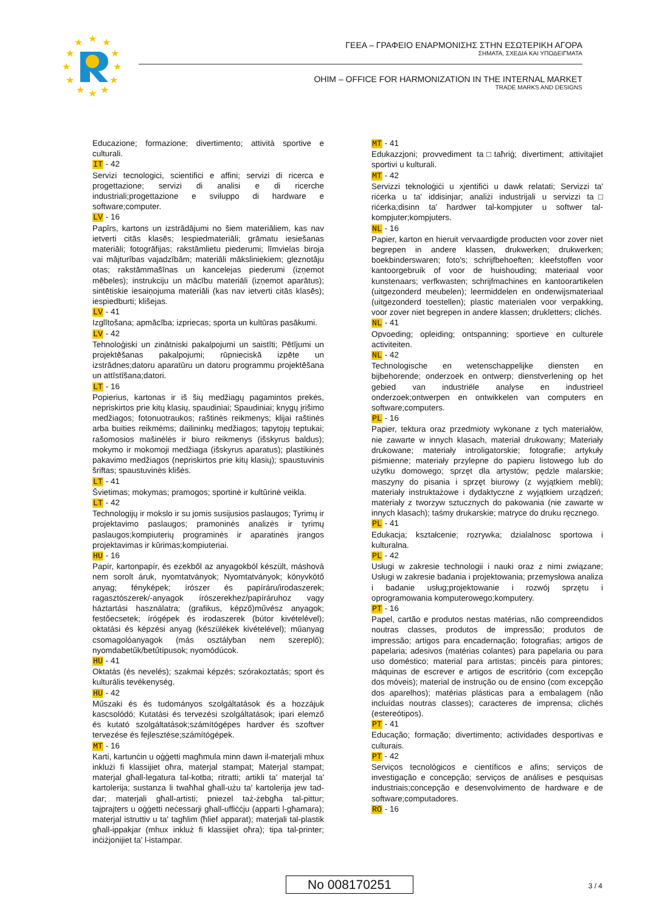★
★
★
★
★
★
★
★
★
★
★
★
ΓΕΕΑ – ΓΡΑΦΕΙΟ ΕΝΑΡΜΟΝΙΣΗΣ ΣΤΗΝ ΕΣΩΤΕΡΙΚΗ ΑΓΟΡΑ
ΣΗΜΑΤΑ, ΣΧΕΔΙΑ ΚΑΙ ΥΠΟΔΕΙΓΜΑΤΑ
OHIM – OFFICE FOR HARMONIZATION IN THE INTERNAL MARKET
TRADE MARKS AND DESIGNS
Educazione; formazione; divertimento; attività sportive e culturali.
IT - 42
Servizi tecnologici, scientifici e affini; servizi di ricerca e progettazione; servizi di analisi e di ricerche industriali;progettazione e sviluppo di hardware e software;computer.
LV - 16
Papīrs, kartons un izstrādājumi no šiem materiāliem, kas nav ietverti citās klasēs; Iespiedmateriāli; grāmatu iesiešanas materiāli; fotogrāfijas; rakstāmlietu piederumi; līmvielas biroja vai mājturības vajadzībām; materiāli māksliniekiem; gleznotāju otas; rakstāmmašīnas un kancelejas piederumi (izņemot mēbeles); instrukciju un mācību materiāli (izņemot aparātus); sintētiskie iesaiņojuma materiāli (kas nav ietverti citās klasēs); iespiedburti; klišejas.
LV - 41
Izglītošana; apmācība; izpriecas; sporta un kultūras pasākumi.
LV - 42
Tehnoloģiski un zinātniski pakalpojumi un saistīti; Pētījumi un projektēšanas pakalpojumi; rūpnieciskā izpēte un izstrādnes;datoru aparatūru un datoru programmu projektēšana un attīstīšana;datori.
LT - 16
Popierius, kartonas ir iš šių medžiagų pagamintos prekės, nepriskirtos prie kitų klasių, spaudiniai; Spaudiniai; knygų įrišimo medžiagos; fotonuotraukos; raštinės reikmenys; klijai raštinės arba buities reikmėms; dailininkų medžiagos; tapytojų teptukai; rašomosios mašinėlės ir biuro reikmenys (išskyrus baldus); mokymo ir mokomoji medžiaga (išskyrus aparatus); plastikinės pakavimo medžiagos (nepriskirtos prie kitų klasių); spaustuvinis šriftas; spaustuvinės klišės.
LT - 41
Švietimas; mokymas; pramogos; sportinė ir kultūrinė veikla.
LT - 42
Technologijų ir mokslo ir su jomis susijusios paslaugos; Tyrimų ir projektavimo paslaugos; pramoninės analizės ir tyrimų paslaugos;kompiuterių programinės ir aparatinės įrangos projektavimas ir kūrimas;kompiuteriai.
HU - 16
Papír, kartonpapír, és ezekből az anyagokból készült, máshová nem sorolt áruk, nyomtatványok; Nyomtatványok; könyvkötő anyag; fényképek; írószer és papíráru/irodaszerek; ragasztószerek/-anyagok írószerekhez/papíráruhoz vagy háztartási használatra; (grafikus, képző)művész anyagok; festőecsetek; írógépek és irodaszerek (bútor kivételével); oktatási és képzési anyag (készülékek kivételével); műanyag csomagolóanyagok (más osztályban nem szereplő); nyomdabetűk/betűtípusok; nyomódúcok.
HU - 41
Oktatás (és nevelés); szakmai képzés; szórakoztatás; sport és kulturális tevékenység.
HU - 42
Műszaki és és tudományos szolgáltatások és a hozzájuk kascsolódó; Kutatási és tervezési szolgáltatások; ipari elemző és kutató szolgáltatások;számítógépes hardver és szoftver tervezése és fejlesztése;számítógépek.
MT - 16
Karti, kartunċin u oġġetti magħmula minn dawn il-materjali mhux inklużi fi klassijiet oħra, materjal stampat; Materjal stampat; materjal għall-legatura tal-kotba; ritratti; artikli ta' materjal ta' kartolerija; sustanza li twaħħal għall-użu ta' kartolerija jew tad-dar; materjali għall-artisti; pniezel taż-żebgħa tal-pittur; tajprajters u oġġetti neċessarji għall-uffiċċju (apparti l-għamara); materjal istruttiv u ta' tagħlim (ħlief apparat); materjali tal-plastik għall-ippakjar (mhux inkluż fi klassijiet oħra); tipa tal-printer; inċiżjonijiet ta' l-istampar.
MT - 41
Edukazzjoni; provvediment ta□taħriġ; divertiment; attivitajiet sportivi u kulturali.
MT - 42
Servizzi teknoloġiċi u xjentifiċi u dawk relatati; Servizzi ta' riċerka u ta' iddisinjar; analiżi industrijali u servizzi ta□ riċerka;disinn ta' ħardwer tal-kompjuter u softwer tal-kompjuter;kompjuters.
NL - 16
Papier, karton en hieruit vervaardigde producten voor zover niet begrepen in andere klassen, drukwerken; drukwerken; boekbinderswaren; foto's; schrijfbehoeften; kleefstoffen voor kantoorgebruik of voor de huishouding; materiaal voor kunstenaars; verfkwasten; schrijfmachines en kantoorartikelen (uitgezonderd meubelen); leermiddelen en onderwijsmateriaal (uitgezonderd toestellen); plastic materialen voor verpakking, voor zover niet begrepen in andere klassen; drukletters; clichés.
NL - 41
Opvoeding; opleiding; ontspanning; sportieve en culturele activiteiten.
NL - 42
Technologische en wetenschappelijke diensten en bijbehorende; onderzoek en ontwerp; dienstverlening op het gebied van industriële analyse en industrieel onderzoek;ontwerpen en ontwikkelen van computers en software;computers.
PL - 16
Papier, tektura oraz przedmioty wykonane z tych materiałów, nie zawarte w innych klasach, materiał drukowany; Materiały drukowane; materiały introligatorskie; fotografie; artykuły piśmienne; materiały przylepne do papieru listowego lub do użytku domowego; sprzęt dla artystów; pędzle malarskie; maszyny do pisania i sprzęt biurowy (z wyjątkiem mebli); materiały instruktażowe i dydaktyczne z wyjątkiem urządzeń; materiały z tworzyw sztucznych do pakowania (nie zawarte w innych klasach); taśmy drukarskie; matryce do druku ręcznego.
PL - 41
Edukacja; kształcenie; rozrywka; dzialalnosc sportowa i kulturalna.
PL - 42
Usługi w zakresie technologii i nauki oraz z nimi związane; Usługi w zakresie badania i projektowania; przemysłowa analiza i badanie usług;projektowanie i rozwój sprzętu i oprogramowania komputerowego;komputery.
PT - 16
Papel, cartão e produtos nestas matérias, não compreendidos noutras classes, produtos de impressão; produtos de impressão; artigos para encadernação; fotografias; artigos de papelaria; adesivos (matérias colantes) para papelaria ou para uso doméstico; material para artistas; pincéis para pintores; máquinas de escrever e artigos de escritório (com excepção dos móveis); material de instrução ou de ensino (com excepção dos aparelhos); matérias plásticas para a embalagem (não incluídas noutras classes); caracteres de imprensa; clichés (estereótipos).
PT - 41
Educação; formação; divertimento; actividades desportivas e culturais.
PT - 42
Serviços tecnológicos e científicos e afins; serviços de investigação e concepção; serviços de análises e pesquisas industriais;concepção e desenvolvimento de hardware e de software;computadores.
RO - 16
No 008170251 3 / 4